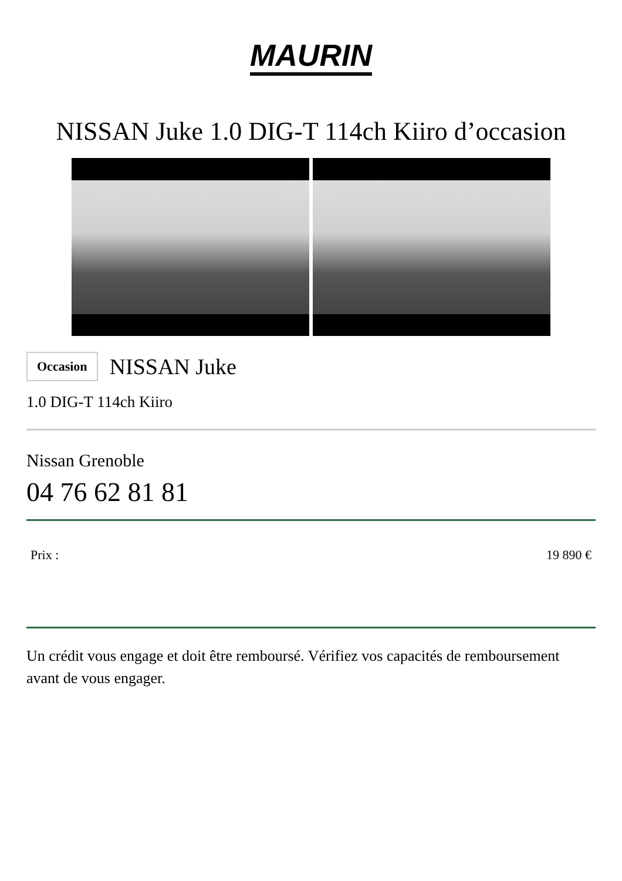MAURIN
NISSAN Juke 1.0 DIG-T 114ch Kiiro d’occasion
Occasion NISSAN Juke
1.0 DIG-T 114ch Kiiro
Nissan Grenoble
04 76 62 81 81
Prix : 19 890 €
Un crédit vous engage et doit être remboursé. Vérifiez vos capacités de remboursement avant de vous engager.